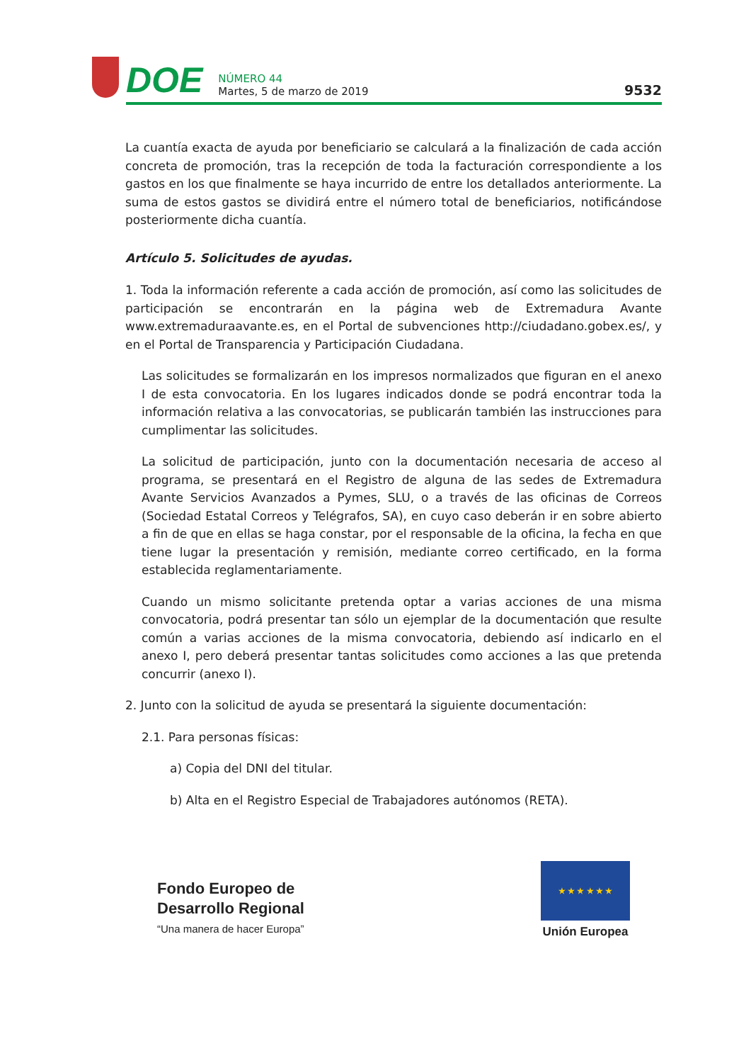DOE
NÚMERO 44
Martes, 5 de marzo de 2019
9532
La cuantía exacta de ayuda por beneficiario se calculará a la finalización de cada acción concreta de promoción, tras la recepción de toda la facturación correspondiente a los gastos en los que finalmente se haya incurrido de entre los detallados anteriormente. La suma de estos gastos se dividirá entre el número total de beneficiarios, notificándose posteriormente dicha cuantía.
Artículo 5. Solicitudes de ayudas.
1. Toda la información referente a cada acción de promoción, así como las solicitudes de participación se encontrarán en la página web de Extremadura Avante www.extremaduraavante.es, en el Portal de subvenciones http://ciudadano.gobex.es/, y en el Portal de Transparencia y Participación Ciudadana.
Las solicitudes se formalizarán en los impresos normalizados que figuran en el anexo I de esta convocatoria. En los lugares indicados donde se podrá encontrar toda la información relativa a las convocatorias, se publicarán también las instrucciones para cumplimentar las solicitudes.
La solicitud de participación, junto con la documentación necesaria de acceso al programa, se presentará en el Registro de alguna de las sedes de Extremadura Avante Servicios Avanzados a Pymes, SLU, o a través de las oficinas de Correos (Sociedad Estatal Correos y Telégrafos, SA), en cuyo caso deberán ir en sobre abierto a fin de que en ellas se haga constar, por el responsable de la oficina, la fecha en que tiene lugar la presentación y remisión, mediante correo certificado, en la forma establecida reglamentariamente.
Cuando un mismo solicitante pretenda optar a varias acciones de una misma convocatoria, podrá presentar tan sólo un ejemplar de la documentación que resulte común a varias acciones de la misma convocatoria, debiendo así indicarlo en el anexo I, pero deberá presentar tantas solicitudes como acciones a las que pretenda concurrir (anexo I).
2. Junto con la solicitud de ayuda se presentará la siguiente documentación:
2.1. Para personas físicas:
a) Copia del DNI del titular.
b) Alta en el Registro Especial de Trabajadores autónomos (RETA).
Fondo Europeo de
Desarrollo Regional
“Una manera de hacer Europa”
★ ★ ★ ★ ★ ★
Unión Europea